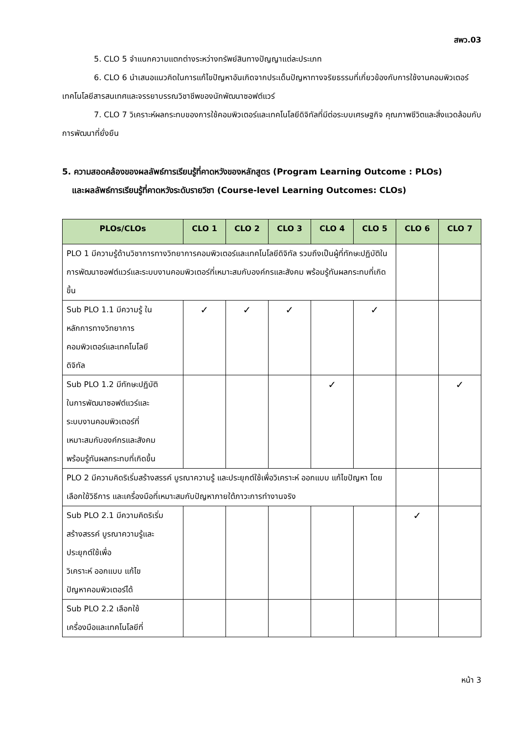สพว.03
5. CLO 5 จำแนกความแตกต่างระหว่างทรัพย์สินทางปัญญาแต่ละประเภท
6. CLO 6 นำเสนอแนวคิดในการแก้ไขปัญหาอันเกิดจากประเด็นปัญหาทางจริยธรรมที่เกี่ยวข้องกับการใช้งานคอมพิวเตอร์ เทคโนโลยีสารสนเทศและจรรยาบรรณวิชาชีพของนักพัฒนาซอฟต์แวร์
7. CLO 7 วิเคราะห์ผลกระทบของการใช้คอมพิวเตอร์และเทคโนโลยีดิจิทัลที่มีต่อระบบเศรษฐกิจ คุณภาพชีวิตและสิ่งแวดล้อมกับการพัฒนาที่ยั่งยืน
5. ความสอดคล้องของผลลัพธ์การเรียนรู้ที่คาดหวังของหลักสูตร (Program Learning Outcome : PLOs)
และผลลัพธ์การเรียนรู้ที่คาดหวังระดับรายวิชา (Course-level Learning Outcomes: CLOs)
| PLOs/CLOs | CLO 1 | CLO 2 | CLO 3 | CLO 4 | CLO 5 | CLO 6 | CLO 7 |
| --- | --- | --- | --- | --- | --- | --- | --- |
| PLO 1 มีความรู้ด้านวิชาการทางวิทยาการคอมพิวเตอร์และเทคโนโลยีดิจิทัล รวมถึงเป็นผู้ที่ทักษะปฏิบัติในการพัฒนาซอฟต์แวร์และระบบงานคอมพิวเตอร์ที่เหมาะสมกับองค์กรและสังคม พร้อมรู้ทันผลกระทบที่เกิดขึ้น | | | | | | | |
| Sub PLO 1.1 มีความรู้ ใน หลักการทางวิทยาการ คอมพิวเตอร์และเทคโนโลยี ดิจิทัล | ✓ | ✓ | ✓ | | ✓ | | |
| Sub PLO 1.2 มีทักษะปฏิบัติ ในการพัฒนาซอฟต์แวร์และ ระบบงานคอมพิวเตอร์ที่ เหมาะสมกับองค์กรและสังคม พร้อมรู้ทันผลกระทบที่เกิดขึ้น | | | | ✓ | | | ✓ |
| PLO 2 มีความคิดริเริ่มสร้างสรรค์ บูรณาความรู้ และประยุกต์ใช้เพื่อวิเคราะห์ ออกแบบ แก้ไขปัญหา โดยเลือกใช้วิธีการ และเครื่องมือที่เหมาะสมกับปัญหาภายใต้ภาวะการทำงานจริง | | | | | | | |
| Sub PLO 2.1 มีความคิดริเริ่ม สร้างสรรค์ บูรณาความรู้และ ประยุกต์ใช้เพื่อ วิเคราะห์ ออกแบบ แก้ไข ปัญหาคอมพิวเตอร์ได้ | | | | | | ✓ | |
| Sub PLO 2.2 เลือกใช้ เครื่องมือและเทคโนโลยีที่ | | | | | | | |
หน้า 3